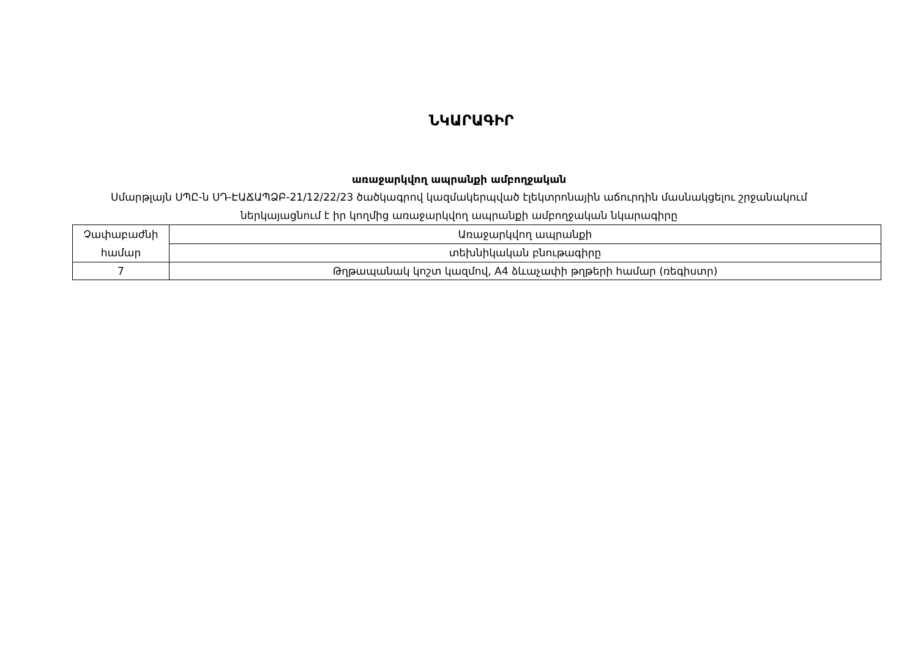ՆԿԱՐԱԳԻՐ
առաջարկվող ապրանքի ամբողջական
Սմարթլայն ՍՊԸ-ն ՍԴ-ԷԱՃԱՊՁԲ-21/12/22/23 ծածկագրով կազմակերպված էլեկտրոնային աճուրդին մասնակցելու շրջանակում ներկայացնում է իր կողմից առաջարկվող ապրանքի ամբողջական նկարագիրը
| Չափաբաժնի համար | Առաջարկվող ապրանքի |
| | տեխնիկական բնութագիրը |
| 7 | Թղթապանակ կոշտ կազմով, A4 ձևաչափի թղթերի համար (ռեգիստր) |